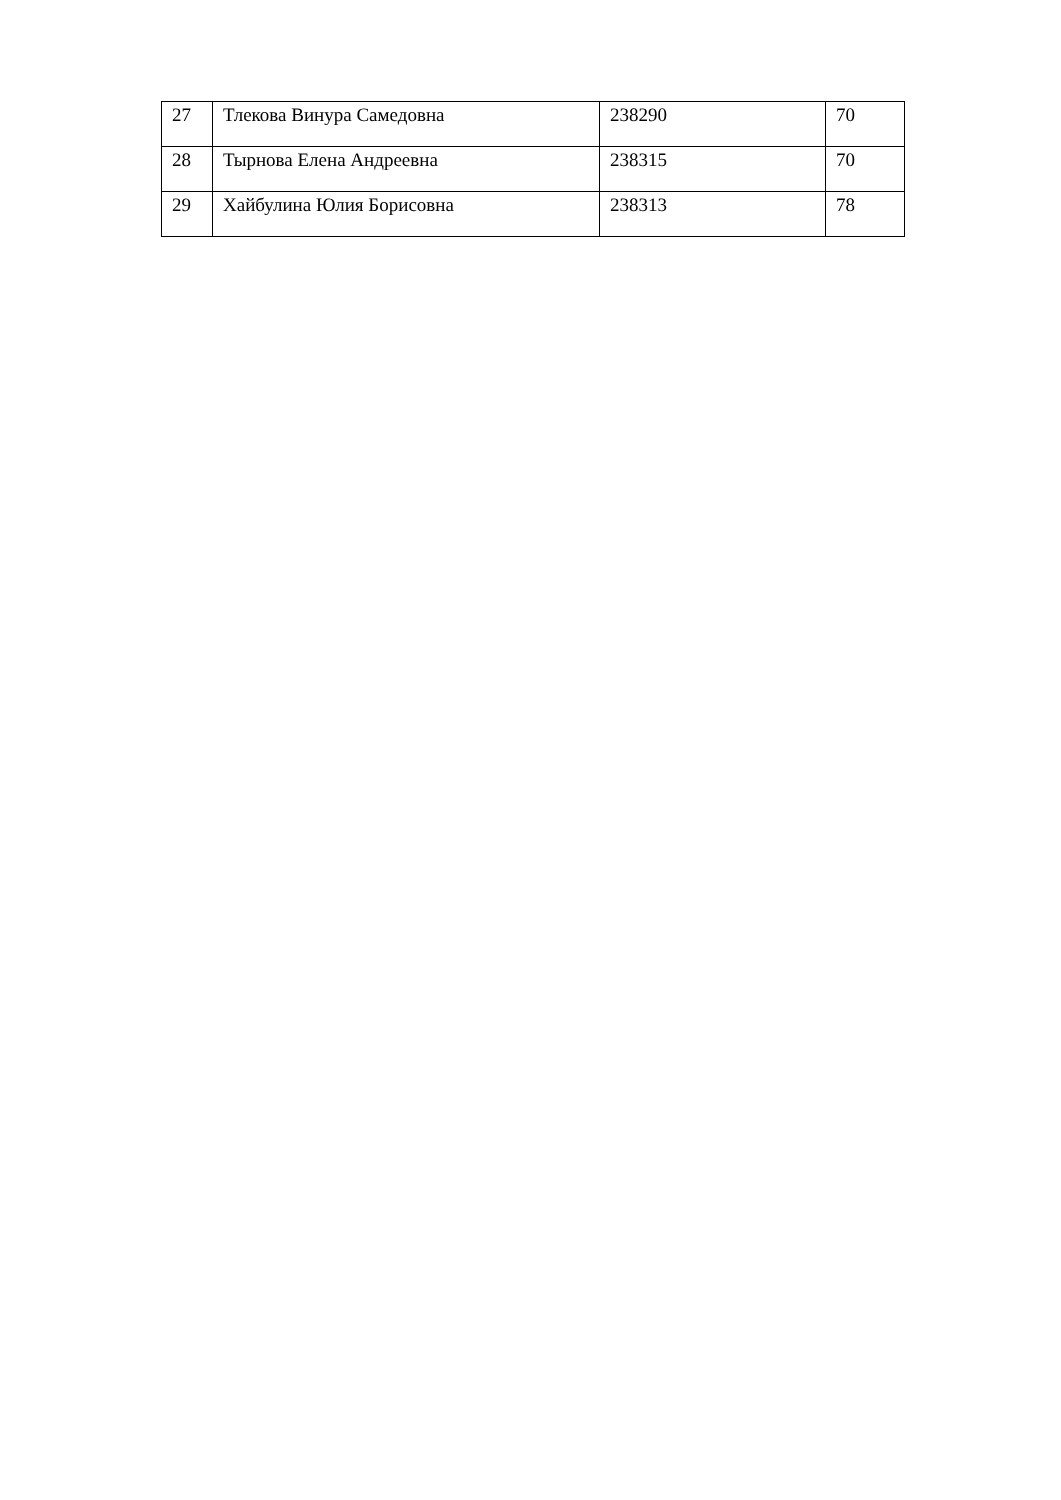| 27 | Тлекова Винура Самедовна | 238290 | 70 |
| 28 | Тырнова Елена Андреевна | 238315 | 70 |
| 29 | Хайбулина Юлия Борисовна | 238313 | 78 |